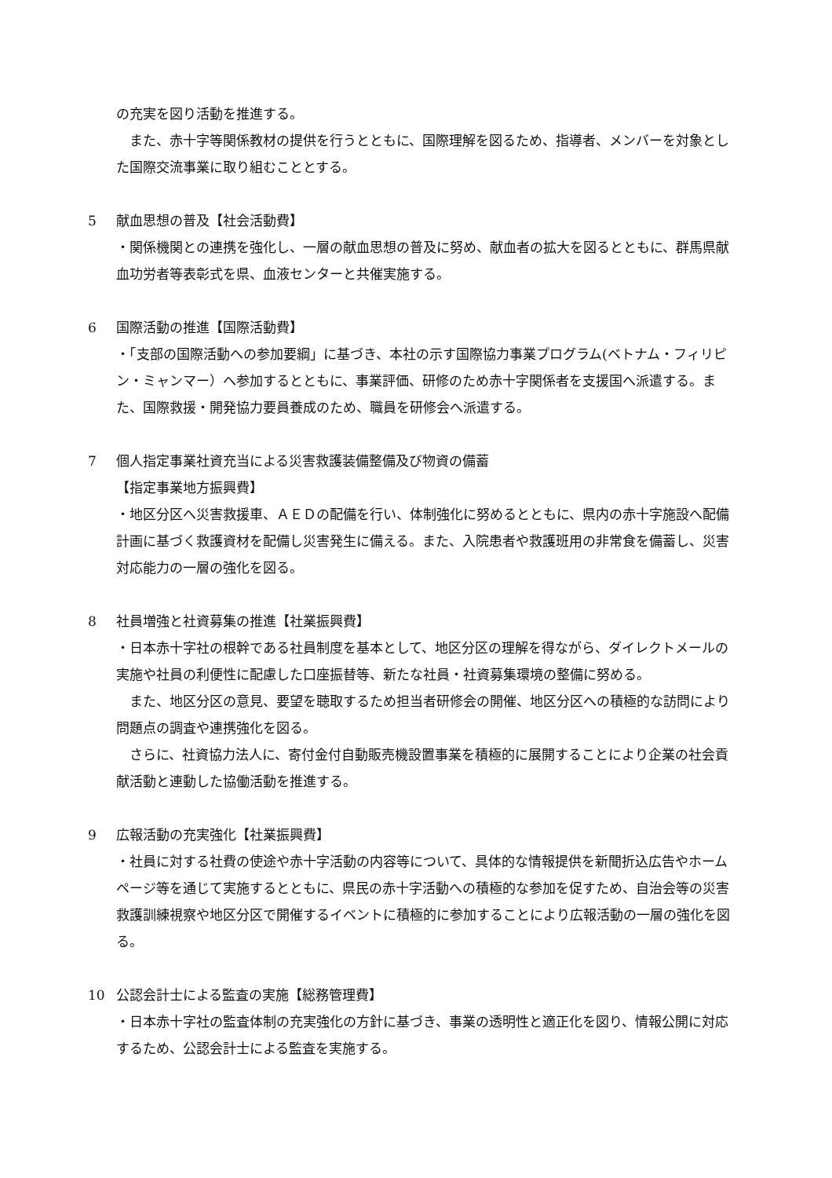の充実を図り活動を推進する。
また、赤十字等関係教材の提供を行うとともに、国際理解を図るため、指導者、メンバーを対象とした国際交流事業に取り組むこととする。
5 献血思想の普及【社会活動費】
・関係機関との連携を強化し、一層の献血思想の普及に努め、献血者の拡大を図るとともに、群馬県献血功労者等表彰式を県、血液センターと共催実施する。
6 国際活動の推進【国際活動費】
・「支部の国際活動への参加要綱」に基づき、本社の示す国際協力事業プログラム(ベトナム・フィリピン・ミャンマー）へ参加するとともに、事業評価、研修のため赤十字関係者を支援国へ派遣する。また、国際救援・開発協力要員養成のため、職員を研修会へ派遣する。
7 個人指定事業社資充当による災害救護装備整備及び物資の備蓄
【指定事業地方振興費】
・地区分区へ災害救援車、ＡＥＤの配備を行い、体制強化に努めるとともに、県内の赤十字施設へ配備計画に基づく救護資材を配備し災害発生に備える。また、入院患者や救護班用の非常食を備蓄し、災害対応能力の一層の強化を図る。
8 社員増強と社資募集の推進【社業振興費】
・日本赤十字社の根幹である社員制度を基本として、地区分区の理解を得ながら、ダイレクトメールの実施や社員の利便性に配慮した口座振替等、新たな社員・社資募集環境の整備に努める。
また、地区分区の意見、要望を聴取するため担当者研修会の開催、地区分区への積極的な訪問により問題点の調査や連携強化を図る。
さらに、社資協力法人に、寄付金付自動販売機設置事業を積極的に展開することにより企業の社会貢献活動と連動した協働活動を推進する。
9 広報活動の充実強化【社業振興費】
・社員に対する社費の使途や赤十字活動の内容等について、具体的な情報提供を新聞折込広告やホームページ等を通じて実施するとともに、県民の赤十字活動への積極的な参加を促すため、自治会等の災害救護訓練視察や地区分区で開催するイベントに積極的に参加することにより広報活動の一層の強化を図る。
10 公認会計士による監査の実施【総務管理費】
・日本赤十字社の監査体制の充実強化の方針に基づき、事業の透明性と適正化を図り、情報公開に対応するため、公認会計士による監査を実施する。